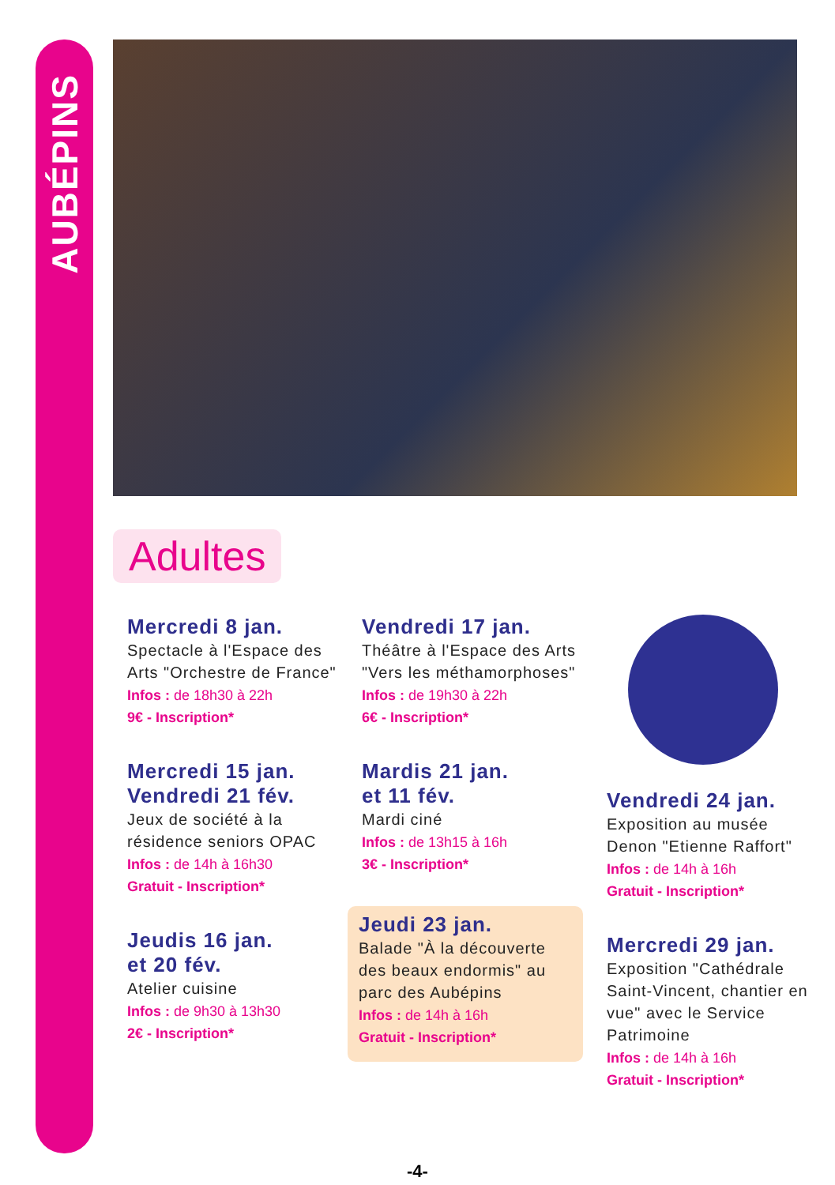AUBÉPINS
Adultes
Mercredi 8 jan.
Spectacle à l'Espace des Arts "Orchestre de France"
Infos : de 18h30 à 22h
9€ - Inscription*
Mercredi 15 jan.
Vendredi 21 fév.
Jeux de société à la résidence seniors OPAC
Infos : de 14h à 16h30
Gratuit - Inscription*
Jeudis 16 jan.
et 20 fév.
Atelier cuisine
Infos : de 9h30 à 13h30
2€ - Inscription*
Vendredi 17 jan.
Théâtre à l'Espace des Arts "Vers les méthamorphoses"
Infos : de 19h30 à 22h
6€ - Inscription*
Mardis 21 jan.
et 11 fév.
Mardi ciné
Infos : de 13h15 à 16h
3€ - Inscription*
Jeudi 23 jan.
Balade "À la découverte des beaux endormis" au parc des Aubépins
Infos : de 14h à 16h
Gratuit - Inscription*
Vendredi 24 jan.
Exposition au musée Denon "Etienne Raffort"
Infos : de 14h à 16h
Gratuit - Inscription*
Mercredi 29 jan.
Exposition "Cathédrale Saint-Vincent, chantier en vue" avec le Service Patrimoine
Infos : de 14h à 16h
Gratuit - Inscription*
-4-